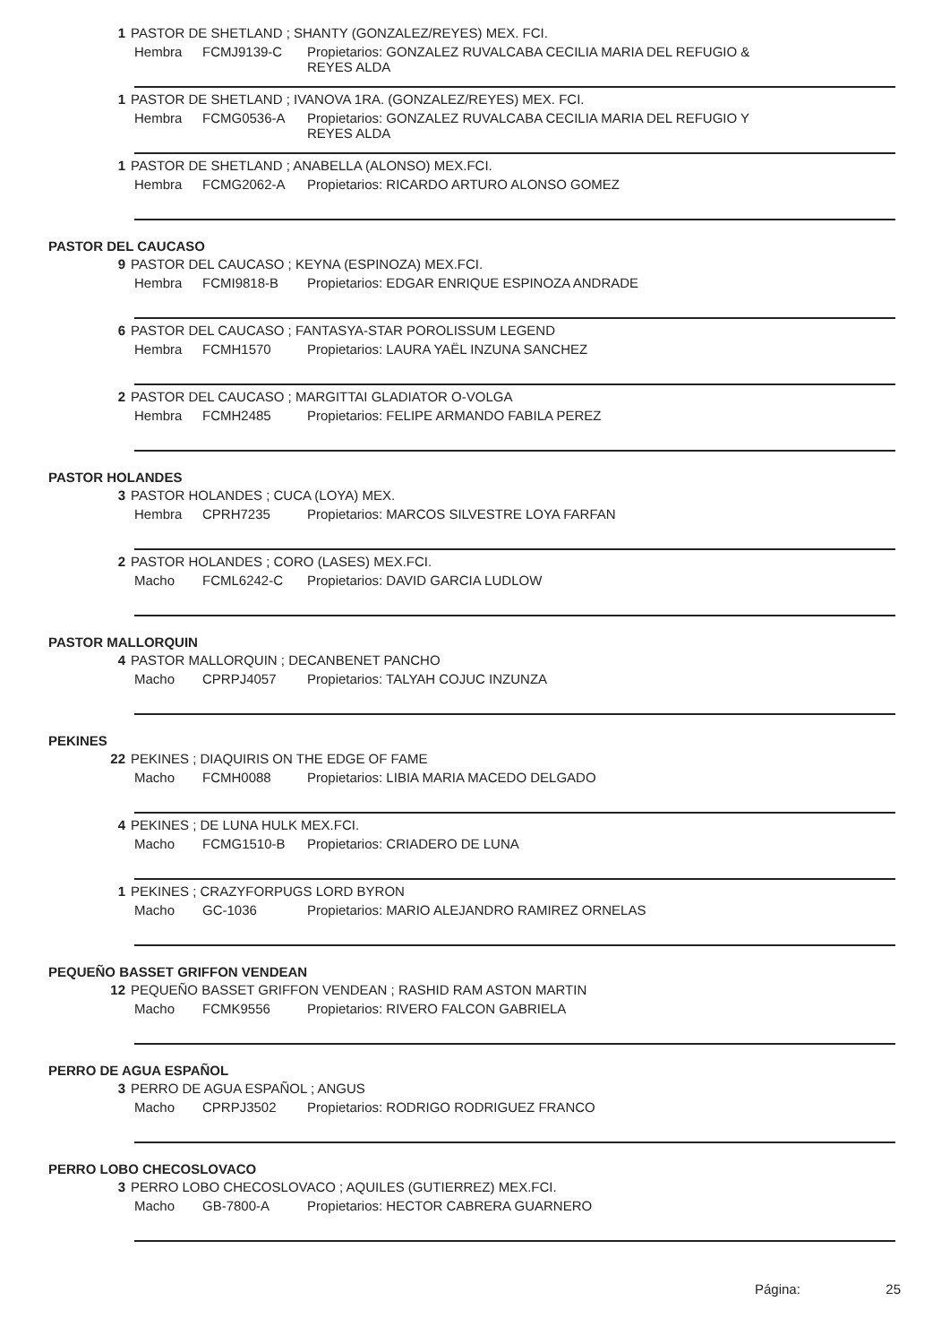1 PASTOR DE SHETLAND ; SHANTY (GONZALEZ/REYES) MEX. FCI.
Hembra FCMJ9139-C Propietarios: GONZALEZ RUVALCABA CECILIA MARIA DEL REFUGIO & REYES ALDA
1 PASTOR DE SHETLAND ; IVANOVA 1RA. (GONZALEZ/REYES) MEX. FCI.
Hembra FCMG0536-A Propietarios: GONZALEZ RUVALCABA CECILIA MARIA DEL REFUGIO Y REYES ALDA
1 PASTOR DE SHETLAND ; ANABELLA (ALONSO) MEX.FCI.
Hembra FCMG2062-A Propietarios: RICARDO ARTURO ALONSO GOMEZ
PASTOR DEL CAUCASO
9 PASTOR DEL CAUCASO ; KEYNA (ESPINOZA) MEX.FCI.
Hembra FCMI9818-B Propietarios: EDGAR ENRIQUE ESPINOZA ANDRADE
6 PASTOR DEL CAUCASO ; FANTASYA-STAR POROLISSUM LEGEND
Hembra FCMH1570 Propietarios: LAURA YAËL INZUNA SANCHEZ
2 PASTOR DEL CAUCASO ; MARGITTAI GLADIATOR O-VOLGA
Hembra FCMH2485 Propietarios: FELIPE ARMANDO FABILA PEREZ
PASTOR HOLANDES
3 PASTOR HOLANDES ; CUCA (LOYA) MEX.
Hembra CPRH7235 Propietarios: MARCOS SILVESTRE LOYA FARFAN
2 PASTOR HOLANDES ; CORO (LASES) MEX.FCI.
Macho FCML6242-C Propietarios: DAVID GARCIA LUDLOW
PASTOR MALLORQUIN
4 PASTOR MALLORQUIN ; DECANBENET PANCHO
Macho CPRPJ4057 Propietarios: TALYAH COJUC INZUNZA
PEKINES
22 PEKINES ; DIAQUIRIS ON THE EDGE OF FAME
Macho FCMH0088 Propietarios: LIBIA MARIA MACEDO DELGADO
4 PEKINES ; DE LUNA HULK MEX.FCI.
Macho FCMG1510-B Propietarios: CRIADERO DE LUNA
1 PEKINES ; CRAZYFORPUGS LORD BYRON
Macho GC-1036 Propietarios: MARIO ALEJANDRO RAMIREZ ORNELAS
PEQUEÑO BASSET GRIFFON VENDEAN
12 PEQUEÑO BASSET GRIFFON VENDEAN ; RASHID RAM ASTON MARTIN
Macho FCMK9556 Propietarios: RIVERO FALCON GABRIELA
PERRO DE AGUA ESPAÑOL
3 PERRO DE AGUA ESPAÑOL ; ANGUS
Macho CPRPJ3502 Propietarios: RODRIGO RODRIGUEZ FRANCO
PERRO LOBO CHECOSLOVACO
3 PERRO LOBO CHECOSLOVACO ; AQUILES (GUTIERREZ) MEX.FCI.
Macho GB-7800-A Propietarios: HECTOR CABRERA GUARNERO
Página: 25